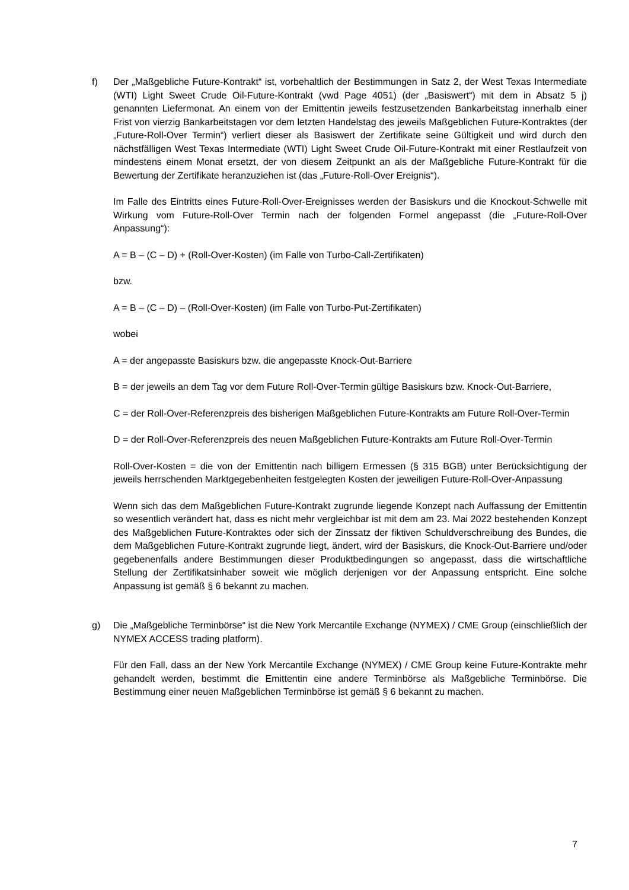f) Der „Maßgebliche Future-Kontrakt“ ist, vorbehaltlich der Bestimmungen in Satz 2, der West Texas Intermediate (WTI) Light Sweet Crude Oil-Future-Kontrakt (vwd Page 4051) (der „Basiswert“) mit dem in Absatz 5 j) genannten Liefermonat. An einem von der Emittentin jeweils festzusetzenden Bankarbeitstag innerhalb einer Frist von vierzig Bankarbeitstagen vor dem letzten Handelstag des jeweils Maßgeblichen Future-Kontraktes (der „Future-Roll-Over Termin“) verliert dieser als Basiswert der Zertifikate seine Gültigkeit und wird durch den nächstfälligen West Texas Intermediate (WTI) Light Sweet Crude Oil-Future-Kontrakt mit einer Restlaufzeit von mindestens einem Monat ersetzt, der von diesem Zeitpunkt an als der Maßgebliche Future-Kontrakt für die Bewertung der Zertifikate heranzuziehen ist (das „Future-Roll-Over Ereignis“).
Im Falle des Eintritts eines Future-Roll-Over-Ereignisses werden der Basiskurs und die Knockout-Schwelle mit Wirkung vom Future-Roll-Over Termin nach der folgenden Formel angepasst (die „Future-Roll-Over Anpassung“):
A = B – (C – D) + (Roll-Over-Kosten) (im Falle von Turbo-Call-Zertifikaten)
bzw.
A = B – (C – D) – (Roll-Over-Kosten) (im Falle von Turbo-Put-Zertifikaten)
wobei
A = der angepasste Basiskurs bzw. die angepasste Knock-Out-Barriere
B = der jeweils an dem Tag vor dem Future Roll-Over-Termin gültige Basiskurs bzw. Knock-Out-Barriere,
C = der Roll-Over-Referenzpreis des bisherigen Maßgeblichen Future-Kontrakts am Future Roll-Over-Termin
D = der Roll-Over-Referenzpreis des neuen Maßgeblichen Future-Kontrakts am Future Roll-Over-Termin
Roll-Over-Kosten = die von der Emittentin nach billigem Ermessen (§ 315 BGB) unter Berücksichtigung der jeweils herrschenden Marktgegebenheiten festgelegten Kosten der jeweiligen Future-Roll-Over-Anpassung
Wenn sich das dem Maßgeblichen Future-Kontrakt zugrunde liegende Konzept nach Auffassung der Emittentin so wesentlich verändert hat, dass es nicht mehr vergleichbar ist mit dem am 23. Mai 2022 bestehenden Konzept des Maßgeblichen Future-Kontraktes oder sich der Zinssatz der fiktiven Schuldverschreibung des Bundes, die dem Maßgeblichen Future-Kontrakt zugrunde liegt, ändert, wird der Basiskurs, die Knock-Out-Barriere und/oder gegebenenfalls andere Bestimmungen dieser Produktbedingungen so angepasst, dass die wirtschaftliche Stellung der Zertifikatsinhaber soweit wie möglich derjenigen vor der Anpassung entspricht. Eine solche Anpassung ist gemäß § 6 bekannt zu machen.
g) Die „Maßgebliche Terminbörse“ ist die New York Mercantile Exchange (NYMEX) / CME Group (einschließlich der NYMEX ACCESS trading platform).
Für den Fall, dass an der New York Mercantile Exchange (NYMEX) / CME Group keine Future-Kontrakte mehr gehandelt werden, bestimmt die Emittentin eine andere Terminbörse als Maßgebliche Terminbörse. Die Bestimmung einer neuen Maßgeblichen Terminbörse ist gemäß § 6 bekannt zu machen.
7